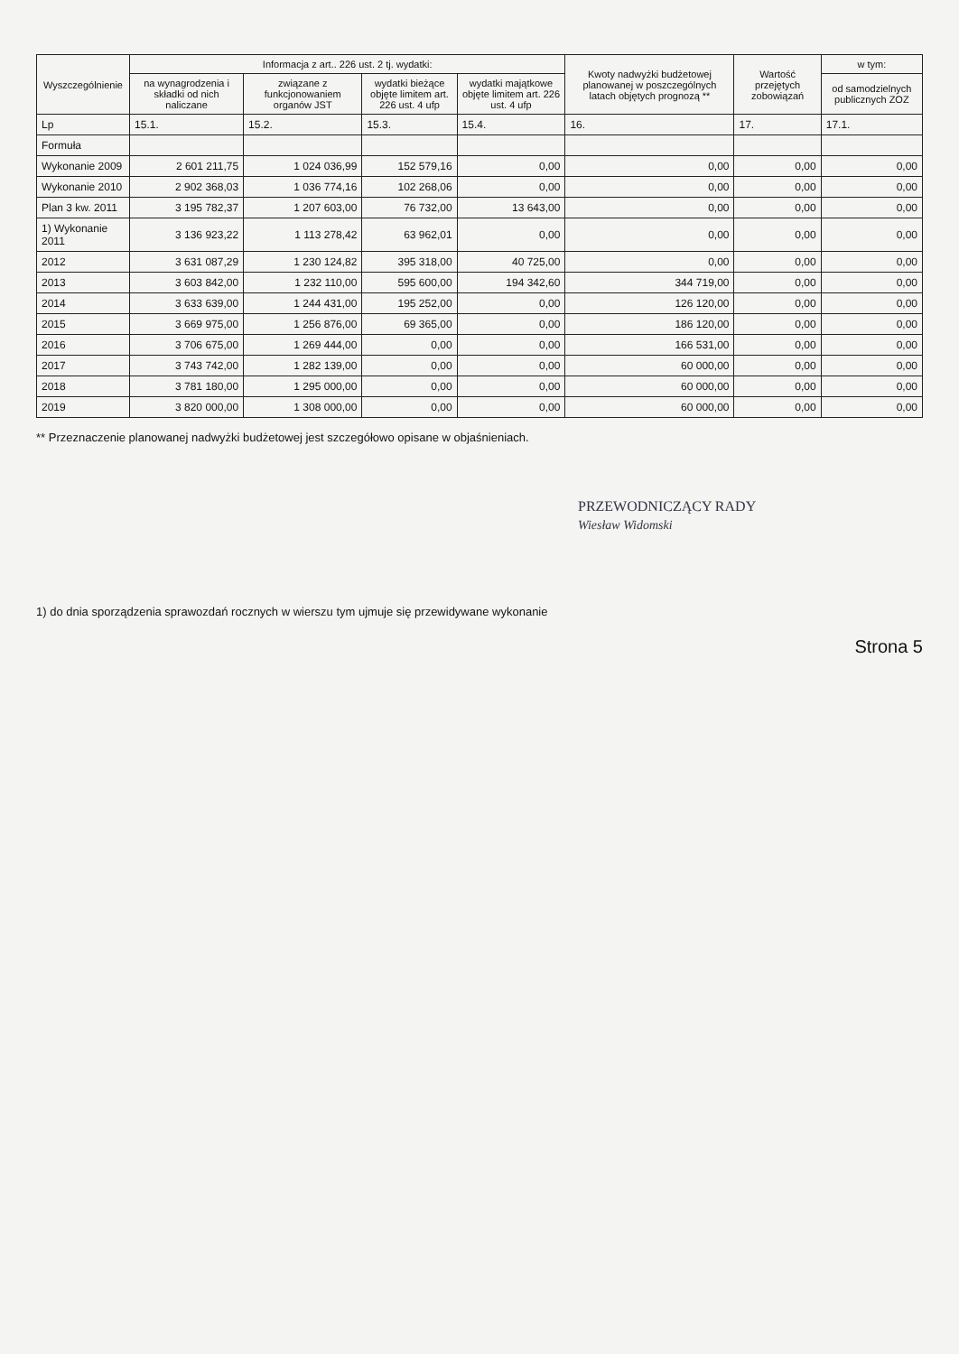| Wyszczególnienie | Informacja z art.. 226 ust. 2 tj. wydatki: | | | | Kwoty nadwyżki budżetowej planowanej w poszczególnych latach objętych prognozą ** | Wartość przejętych zobowiązań | w tym: |
| --- | --- | --- | --- | --- | --- | --- | --- |
| | na wynagrodzenia i składki od nich naliczane | związane z funkcjonowaniem organów JST | wydatki bieżące objęte limitem art. 226 ust. 4 ufp | wydatki majątkowe objęte limitem art. 226 ust. 4 ufp | | | od samodzielnych publicznych ZOZ |
| Lp | 15.1. | 15.2. | 15.3. | 15.4. | 16. | 17. | 17.1. |
| Formuła | | | | | | | |
| Wykonanie 2009 | 2 601 211,75 | 1 024 036,99 | 152 579,16 | 0,00 | 0,00 | 0,00 | 0,00 |
| Wykonanie 2010 | 2 902 368,03 | 1 036 774,16 | 102 268,06 | 0,00 | 0,00 | 0,00 | 0,00 |
| Plan 3 kw. 2011 | 3 195 782,37 | 1 207 603,00 | 76 732,00 | 13 643,00 | 0,00 | 0,00 | 0,00 |
| 1) Wykonanie 2011 | 3 136 923,22 | 1 113 278,42 | 63 962,01 | 0,00 | 0,00 | 0,00 | 0,00 |
| 2012 | 3 631 087,29 | 1 230 124,82 | 395 318,00 | 40 725,00 | 0,00 | 0,00 | 0,00 |
| 2013 | 3 603 842,00 | 1 232 110,00 | 595 600,00 | 194 342,60 | 344 719,00 | 0,00 | 0,00 |
| 2014 | 3 633 639,00 | 1 244 431,00 | 195 252,00 | 0,00 | 126 120,00 | 0,00 | 0,00 |
| 2015 | 3 669 975,00 | 1 256 876,00 | 69 365,00 | 0,00 | 186 120,00 | 0,00 | 0,00 |
| 2016 | 3 706 675,00 | 1 269 444,00 | 0,00 | 0,00 | 166 531,00 | 0,00 | 0,00 |
| 2017 | 3 743 742,00 | 1 282 139,00 | 0,00 | 0,00 | 60 000,00 | 0,00 | 0,00 |
| 2018 | 3 781 180,00 | 1 295 000,00 | 0,00 | 0,00 | 60 000,00 | 0,00 | 0,00 |
| 2019 | 3 820 000,00 | 1 308 000,00 | 0,00 | 0,00 | 60 000,00 | 0,00 | 0,00 |
** Przeznaczenie planowanej nadwyżki budżetowej jest szczegółowo opisane w objaśnieniach.
PRZEWODNICZĄCY RADY
Wiesław Widomski
1) do dnia sporządzenia sprawozdań rocznych w wierszu tym ujmuje się przewidywane wykonanie
Strona 5